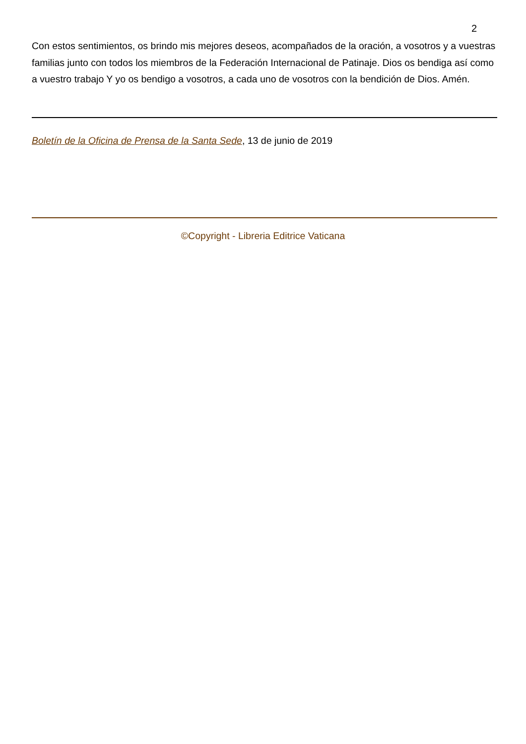2
Con estos sentimientos, os brindo mis mejores deseos, acompañados de la oración, a vosotros y a vuestras familias junto con todos los miembros de la Federación Internacional de Patinaje. Dios os bendiga así como a vuestro trabajo Y yo os bendigo a vosotros, a cada uno de vosotros con la bendición de Dios. Amén.
Boletín de la Oficina de Prensa de la Santa Sede, 13 de junio de 2019
©Copyright - Libreria Editrice Vaticana